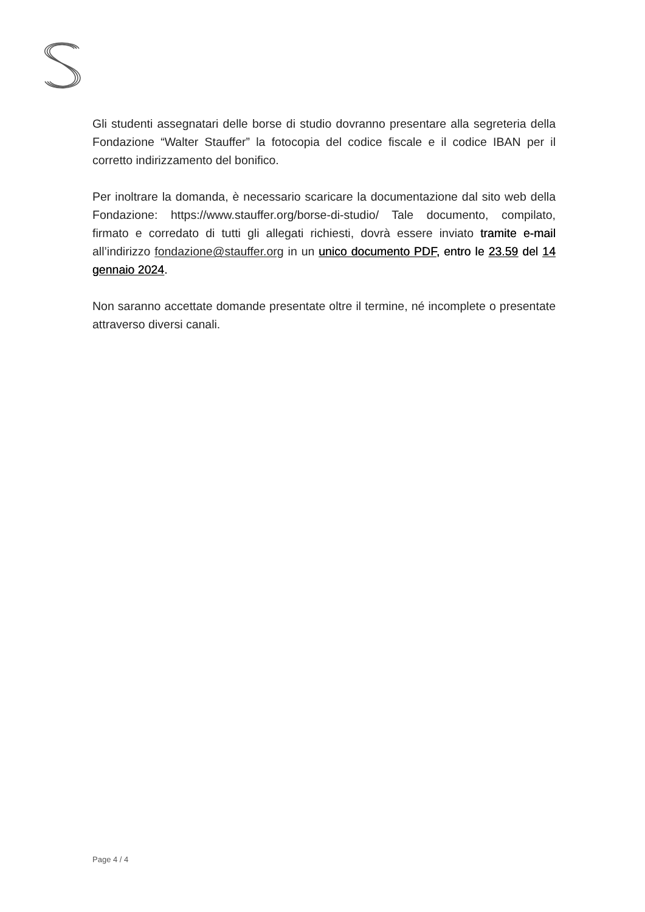Gli studenti assegnatari delle borse di studio dovranno presentare alla segreteria della Fondazione “Walter Stauffer” la fotocopia del codice fiscale e il codice IBAN per il corretto indirizzamento del bonifico.
Per inoltrare la domanda, è necessario scaricare la documentazione dal sito web della Fondazione: https://www.stauffer.org/borse-di-studio/ Tale documento, compilato, firmato e corredato di tutti gli allegati richiesti, dovrà essere inviato tramite e-mail all’indirizzo fondazione@stauffer.org in un unico documento PDF, entro le 23.59 del 14 gennaio 2024.
Non saranno accettate domande presentate oltre il termine, né incomplete o presentate attraverso diversi canali.
Page 4 / 4